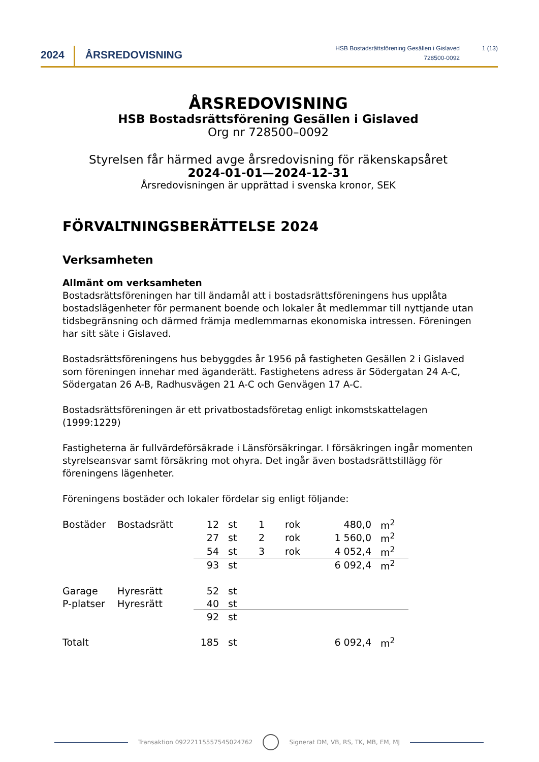2024
ÅRSREDOVISNING
HSB Bostadsrättsförening Gesällen i Gislaved
728500-0092
1 (13)
ÅRSREDOVISNING
HSB Bostadsrättsförening Gesällen i Gislaved
Org nr 728500–0092
Styrelsen får härmed avge årsredovisning för räkenskapsåret
2024-01-01—2024-12-31
Årsredovisningen är upprättad i svenska kronor, SEK
FÖRVALTNINGSBERÄTTELSE 2024
Verksamheten
Allmänt om verksamheten
Bostadsrättsföreningen har till ändamål att i bostadsrättsföreningens hus upplåta bostadslägenheter för permanent boende och lokaler åt medlemmar till nyttjande utan tidsbegränsning och därmed främja medlemmarnas ekonomiska intressen. Föreningen har sitt säte i Gislaved.
Bostadsrättsföreningens hus bebyggdes år 1956 på fastigheten Gesällen 2 i Gislaved som föreningen innehar med äganderätt. Fastighetens adress är Södergatan 24 A-C, Södergatan 26 A-B, Radhusvägen 21 A-C och Genvägen 17 A-C.
Bostadsrättsföreningen är ett privatbostadsföretag enligt inkomstskattelagen (1999:1229)
Fastigheterna är fullvärdeförsäkrade i Länsförsäkringar. I försäkringen ingår momenten styrelseansvar samt försäkring mot ohyra. Det ingår även bostadsrättstillägg för föreningens lägenheter.
Föreningens bostäder och lokaler fördelar sig enligt följande:
| Bostäder | Bostadsrätt | 12 | st | 1 | rok | 480,0 | m<sup>2</sup> |
| | | 27 | st | 2 | rok | 1 560,0 | m<sup>2</sup> |
| | | 54 | st | 3 | rok | 4 052,4 | m<sup>2</sup> |
| | | 93 | st | | | 6 092,4 | m<sup>2</sup> |
| Garage | Hyresrätt | 52 | st | | | | |
| P-platser | Hyresrätt | 40 | st | | | | |
| | | 92 | st | | | | |
| Totalt | | 185 | st | | | 6 092,4 | m<sup>2</sup> |
Transaktion 09222115557545024762 Signerat DM, VB, RS, TK, MB, EM, MJ